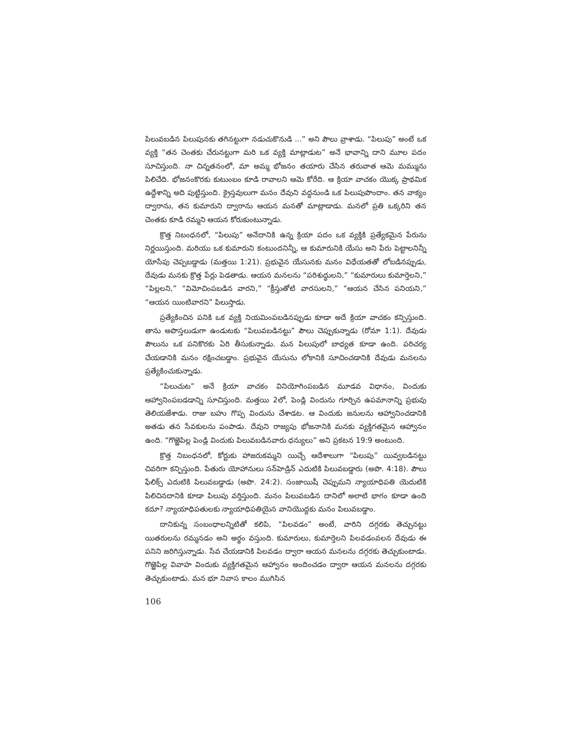పిలువబడిన పిలుపునకు తగినట్టుగా నడుచుకొనుడి ...” అని పౌలు వ్రాశాడు. “పిలుపు” అంటే ఒక వ్యక్తి “తన చెంతకు చేరునట్టుగా మరి ఒక వ్యక్తి మాట్లాడుట” అనే భావాన్ని దాని మూల పదం సూచిస్తుంది. నా చిన్నతనంలో, మా అమ్మ భోజనం తయారు చేసిన తరువాత ఆమె మమ్మును పిలిచేది. భోజనంకొరకు కుటుంబం కూడి రావాలని ఆమె కోరేది. ఆ క్రియా వాచకం యొక్క ప్రాథమిక ఉద్దేశాన్ని అది పుట్టిస్తుంది. క్రైస్తవులుగా మనం దేవుని వద్దనుండి ఒక పిలుపుపొందాం. తన వాక్యం ద్వారాను, తన కుమారుని ద్వారాను ఆయన మనతో మాట్లాడాడు. మనలో ప్రతి ఒక్కరిని తన చెంతకు కూడి రమ్మని ఆయన కోరుకుంటున్నాడు.
క్రొత్త నిబంధనలో, “పిలుపు” అనేదానికి ఉన్న క్రియా పదం ఒక వ్యక్తికి ప్రత్యేకమైన పేరును నిర్ణయిస్తుంది. మరియు ఒక కుమారుని కంటుందనిన్నీ, ఆ కుమారునికి యేసు అని పేరు పెట్టాలనిన్నీ యోసేపు చెప్పబడ్డాడు (మత్తయి 1:21). ప్రభువైన యేసునకు మనం విధేయతతో లోబడినప్పుడు, దేవుడు మనకు క్రొత్త పేర్లు పెడతాడు. ఆయన మనలను “పరిశుద్ధులని,” “కుమారులు కుమార్తెలని,” “పిల్లలని,” “విమోచింపబడిన వారని,” “క్రీస్తుతోటి వారసులని,” “ఆయన చేసిన పనియని,” “ఆయన యింటివారని” పిలుస్తాడు.
ప్రత్యేకించిన పనికి ఒక వ్యక్తి నియమింపబడినప్పుడు కూడా అదే క్రియా వాచకం కన్పిస్తుంది. తాను అపొస్తలుడుగా ఉండుటకు “పిలువబడినట్టు” పౌలు చెప్పుకున్నాడు (రోమా 1:1). దేవుడు పౌలును ఒక పనికొరకు ఏరి తీసుకున్నాడు. మన పిలుపులో బాధ్యత కూడా ఉంది. పరిచర్య చేయడానికి మనం రక్షించబడ్డాం. ప్రభువైన యేసును లోకానికి సూచించడానికి దేవుడు మనలను ప్రత్యేకించుకున్నాడు.
“పిలుచుట” అనే క్రియా వాచకం వినియోగింపబడిన మూడవ విధానం, విందుకు ఆహ్వానింపబడడాన్ని సూచిస్తుంది. మత్తయి 2లో, పెండ్లి విందును గూర్చిన ఉపమానాన్ని ప్రభువు తెలియజేశాడు. రాజు బహు గొప్ప విందును చేశాడట. ఆ విందుకు జనులను ఆహ్వానించడానికి అతడు తన సేవకులను పంపాడు. దేవుని రాజ్యపు భోజనానికి మనకు వ్యక్తిగతమైన ఆహ్వానం ఉంది. “గొఱ్ఱెపిల్ల పెండ్లి విందుకు పిలువబడినవారు ధన్యులు” అని ప్రకటన 19:9 అంటుంది.
క్రొత్త నిబంధనలో, కోర్టుకు హాజరుకమ్మని యిచ్చే ఆదేశాలుగా “పిలుపు” యివ్వబడినట్టు చివరిగా కన్పిస్తుంది. పేతురు యోహానులు సన్‌హెడ్రిన్ ఎదుటికి పిలువబడ్డారు (అపొ. 4:18). పౌలు ఫేలిక్స్ ఎదుటికి పిలువబడ్డాడు (అపొ. 24:2). సంజాయిషీ చెప్పుమని న్యాయాధిపతి యెదుటికి పిలిచినదానికి కూడా పిలుపు వర్తిస్తుంది. మనం పిలువబడిన దానిలో అలాటి భాగం కూడా ఉంది కదూ? న్యాయాధిపతులకు న్యాయాధిపతియైన వానియొద్దకు మనం పిలువబడ్డాం.
దానికున్న సంబంధాలన్నిటితో కలిపి, “పిలవడం” అంటే, వారిని దగ్గరకు తెచ్చునట్టు యితరులను రమ్మనడం అని అర్థం వస్తుంది. కుమారులు, కుమార్తెలని పిలవడంవలన దేవుడు ఈ పనిని జరిగిస్తున్నాడు. సేవ చేయడానికి పిలవడం ద్వారా ఆయన మనలను దగ్గరకు తెచ్చుకుంటాడు. గొఱ్ఱెపిల్ల వివాహ విందుకు వ్యక్తిగతమైన ఆహ్వానం అందించడం ద్వారా ఆయన మనలను దగ్గరకు తెచ్చుకుంటాడు. మన భూ నివాస కాలం ముగిసిన
106